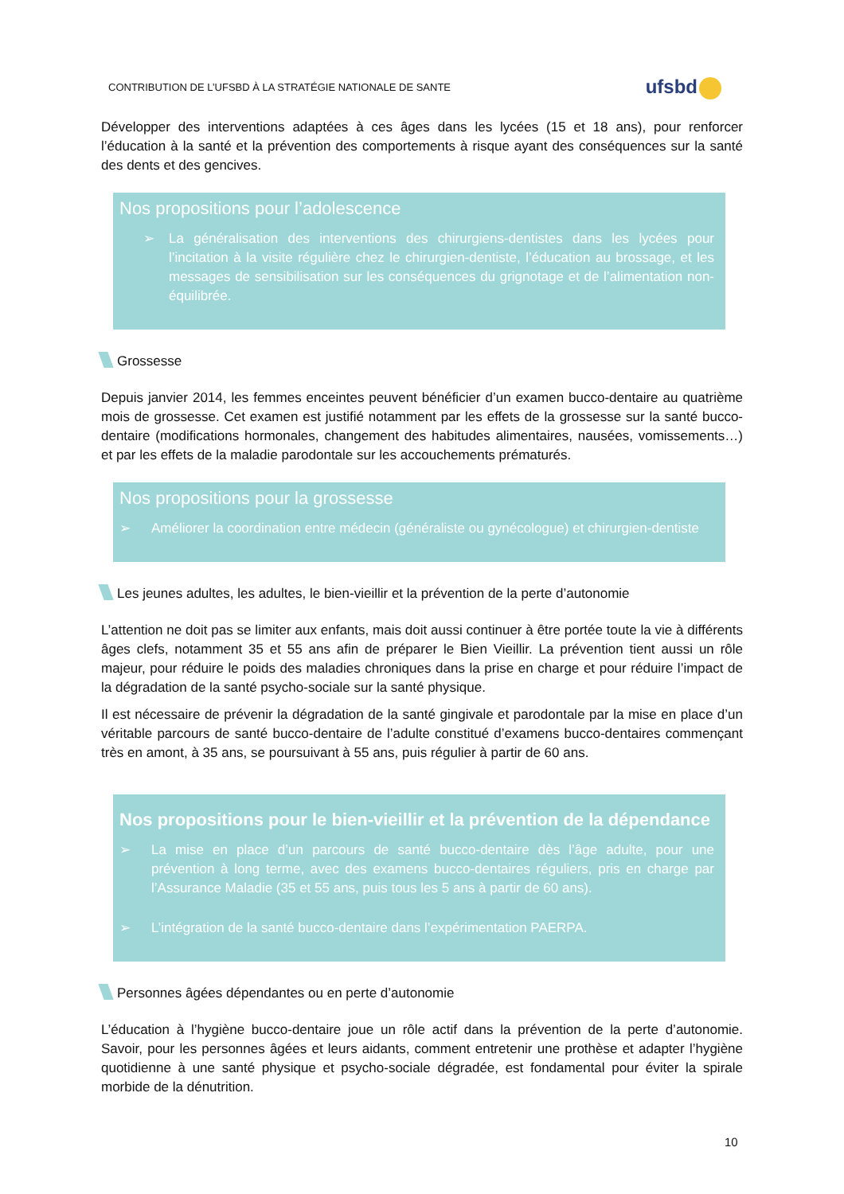CONTRIBUTION DE L’UFSBD À LA STRATÉGIE NATIONALE DE SANTE
ufsbd
Développer des interventions adaptées à ces âges dans les lycées (15 et 18 ans), pour renforcer l’éducation à la santé et la prévention des comportements à risque ayant des conséquences sur la santé des dents et des gencives.
Nos propositions pour l’adolescence
➢ La généralisation des interventions des chirurgiens-dentistes dans les lycées pour l’incitation à la visite régulière chez le chirurgien-dentiste, l’éducation au brossage, et les messages de sensibilisation sur les conséquences du grignotage et de l’alimentation non-équilibrée.
Grossesse
Depuis janvier 2014, les femmes enceintes peuvent bénéficier d’un examen bucco-dentaire au quatrième mois de grossesse. Cet examen est justifié notamment par les effets de la grossesse sur la santé bucco-dentaire (modifications hormonales, changement des habitudes alimentaires, nausées, vomissements…) et par les effets de la maladie parodontale sur les accouchements prématurés.
Nos propositions pour la grossesse
➢ Améliorer la coordination entre médecin (généraliste ou gynécologue) et chirurgien-dentiste
Les jeunes adultes, les adultes, le bien-vieillir et la prévention de la perte d’autonomie
L’attention ne doit pas se limiter aux enfants, mais doit aussi continuer à être portée toute la vie à différents âges clefs, notamment 35 et 55 ans afin de préparer le Bien Vieillir. La prévention tient aussi un rôle majeur, pour réduire le poids des maladies chroniques dans la prise en charge et pour réduire l’impact de la dégradation de la santé psycho-sociale sur la santé physique.
Il est nécessaire de prévenir la dégradation de la santé gingivale et parodontale par la mise en place d’un véritable parcours de santé bucco-dentaire de l’adulte constitué d’examens bucco-dentaires commençant très en amont, à 35 ans, se poursuivant à 55 ans, puis régulier à partir de 60 ans.
Nos propositions pour le bien-vieillir et la prévention de la dépendance
➢ La mise en place d’un parcours de santé bucco-dentaire dès l’âge adulte, pour une prévention à long terme, avec des examens bucco-dentaires réguliers, pris en charge par l’Assurance Maladie (35 et 55 ans, puis tous les 5 ans à partir de 60 ans).
➢ L’intégration de la santé bucco-dentaire dans l’expérimentation PAERPA.
Personnes âgées dépendantes ou en perte d’autonomie
L’éducation à l’hygiène bucco-dentaire joue un rôle actif dans la prévention de la perte d’autonomie. Savoir, pour les personnes âgées et leurs aidants, comment entretenir une prothèse et adapter l’hygiène quotidienne à une santé physique et psycho-sociale dégradée, est fondamental pour éviter la spirale morbide de la dénutrition.
10